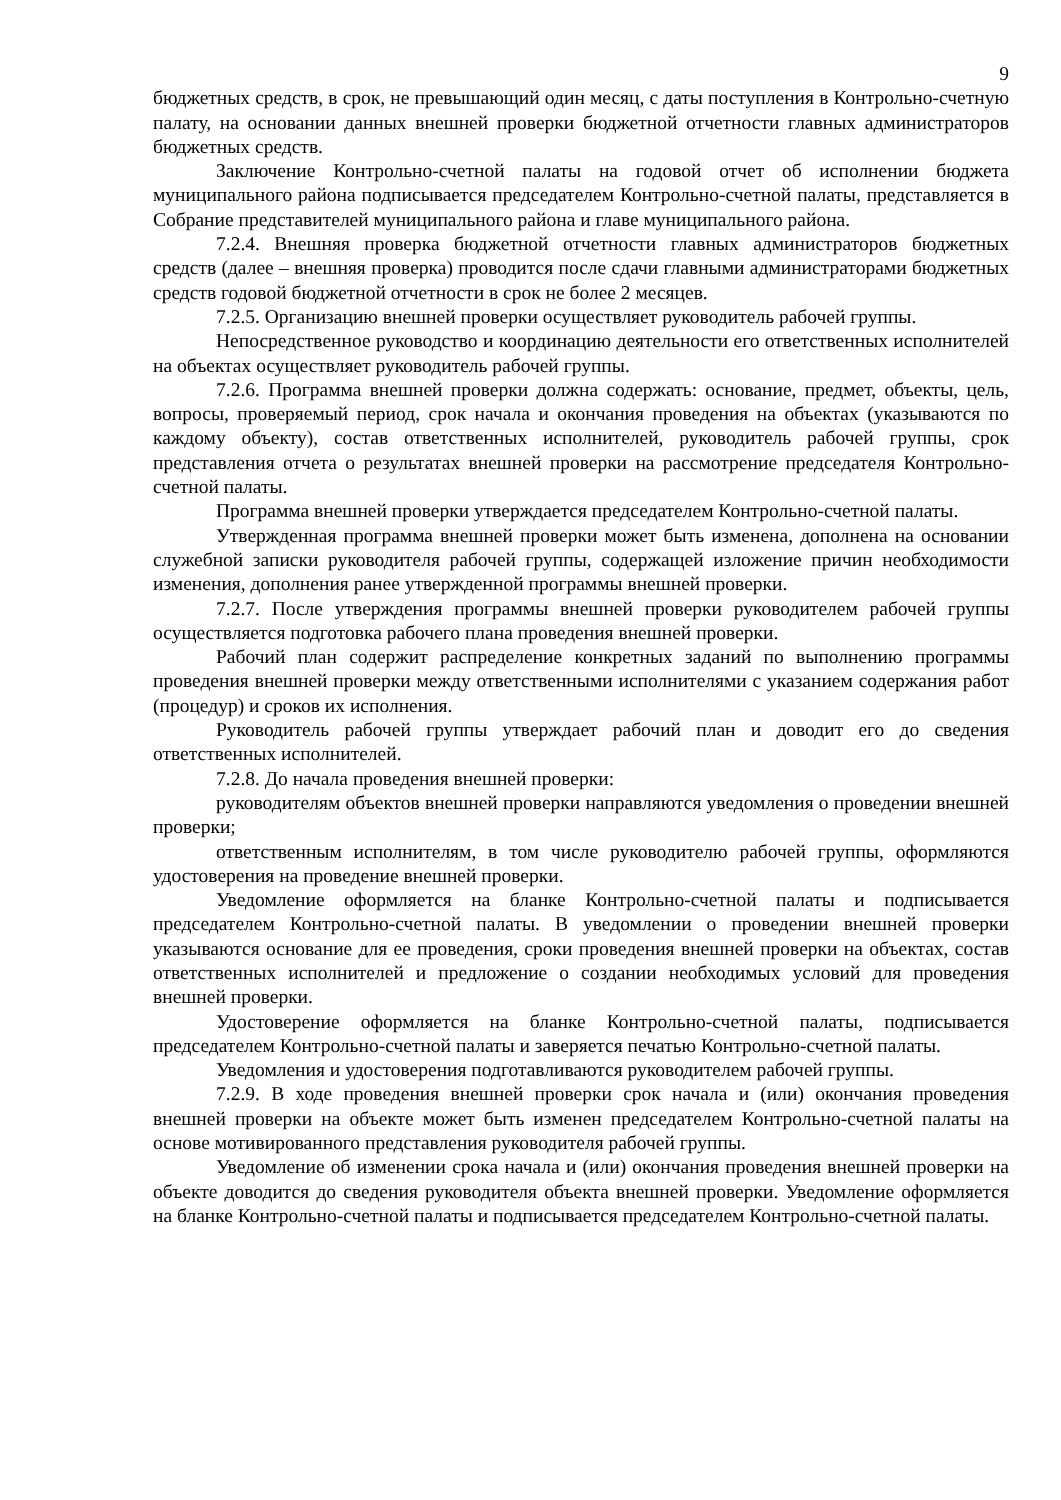9
бюджетных средств, в срок, не превышающий один месяц, с даты поступления в Контрольно-счетную палату, на основании данных внешней проверки бюджетной отчетности главных администраторов бюджетных средств.
Заключение Контрольно-счетной палаты на годовой отчет об исполнении бюджета муниципального района подписывается председателем Контрольно-счетной палаты, представляется в Собрание представителей муниципального района и главе муниципального района.
7.2.4. Внешняя проверка бюджетной отчетности главных администраторов бюджетных средств (далее – внешняя проверка) проводится после сдачи главными администраторами бюджетных средств годовой бюджетной отчетности в срок не более 2 месяцев.
7.2.5. Организацию внешней проверки осуществляет руководитель рабочей группы.
Непосредственное руководство и координацию деятельности его ответственных исполнителей на объектах осуществляет руководитель рабочей группы.
7.2.6. Программа внешней проверки должна содержать: основание, предмет, объекты, цель, вопросы, проверяемый период, срок начала и окончания проведения на объектах (указываются по каждому объекту), состав ответственных исполнителей, руководитель рабочей группы, срок представления отчета о результатах внешней проверки на рассмотрение председателя Контрольно-счетной палаты.
Программа внешней проверки утверждается председателем Контрольно-счетной палаты.
Утвержденная программа внешней проверки может быть изменена, дополнена на основании служебной записки руководителя рабочей группы, содержащей изложение причин необходимости изменения, дополнения ранее утвержденной программы внешней проверки.
7.2.7. После утверждения программы внешней проверки руководителем рабочей группы осуществляется подготовка рабочего плана проведения внешней проверки.
Рабочий план содержит распределение конкретных заданий по выполнению программы проведения внешней проверки между ответственными исполнителями с указанием содержания работ (процедур) и сроков их исполнения.
Руководитель рабочей группы утверждает рабочий план и доводит его до сведения ответственных исполнителей.
7.2.8. До начала проведения внешней проверки:
руководителям объектов внешней проверки направляются уведомления о проведении внешней проверки;
ответственным исполнителям, в том числе руководителю рабочей группы, оформляются удостоверения на проведение внешней проверки.
Уведомление оформляется на бланке Контрольно-счетной палаты и подписывается председателем Контрольно-счетной палаты. В уведомлении о проведении внешней проверки указываются основание для ее проведения, сроки проведения внешней проверки на объектах, состав ответственных исполнителей и предложение о создании необходимых условий для проведения внешней проверки.
Удостоверение оформляется на бланке Контрольно-счетной палаты, подписывается председателем Контрольно-счетной палаты и заверяется печатью Контрольно-счетной палаты.
Уведомления и удостоверения подготавливаются руководителем рабочей группы.
7.2.9. В ходе проведения внешней проверки срок начала и (или) окончания проведения внешней проверки на объекте может быть изменен председателем Контрольно-счетной палаты на основе мотивированного представления руководителя рабочей группы.
Уведомление об изменении срока начала и (или) окончания проведения внешней проверки на объекте доводится до сведения руководителя объекта внешней проверки. Уведомление оформляется на бланке Контрольно-счетной палаты и подписывается председателем Контрольно-счетной палаты.